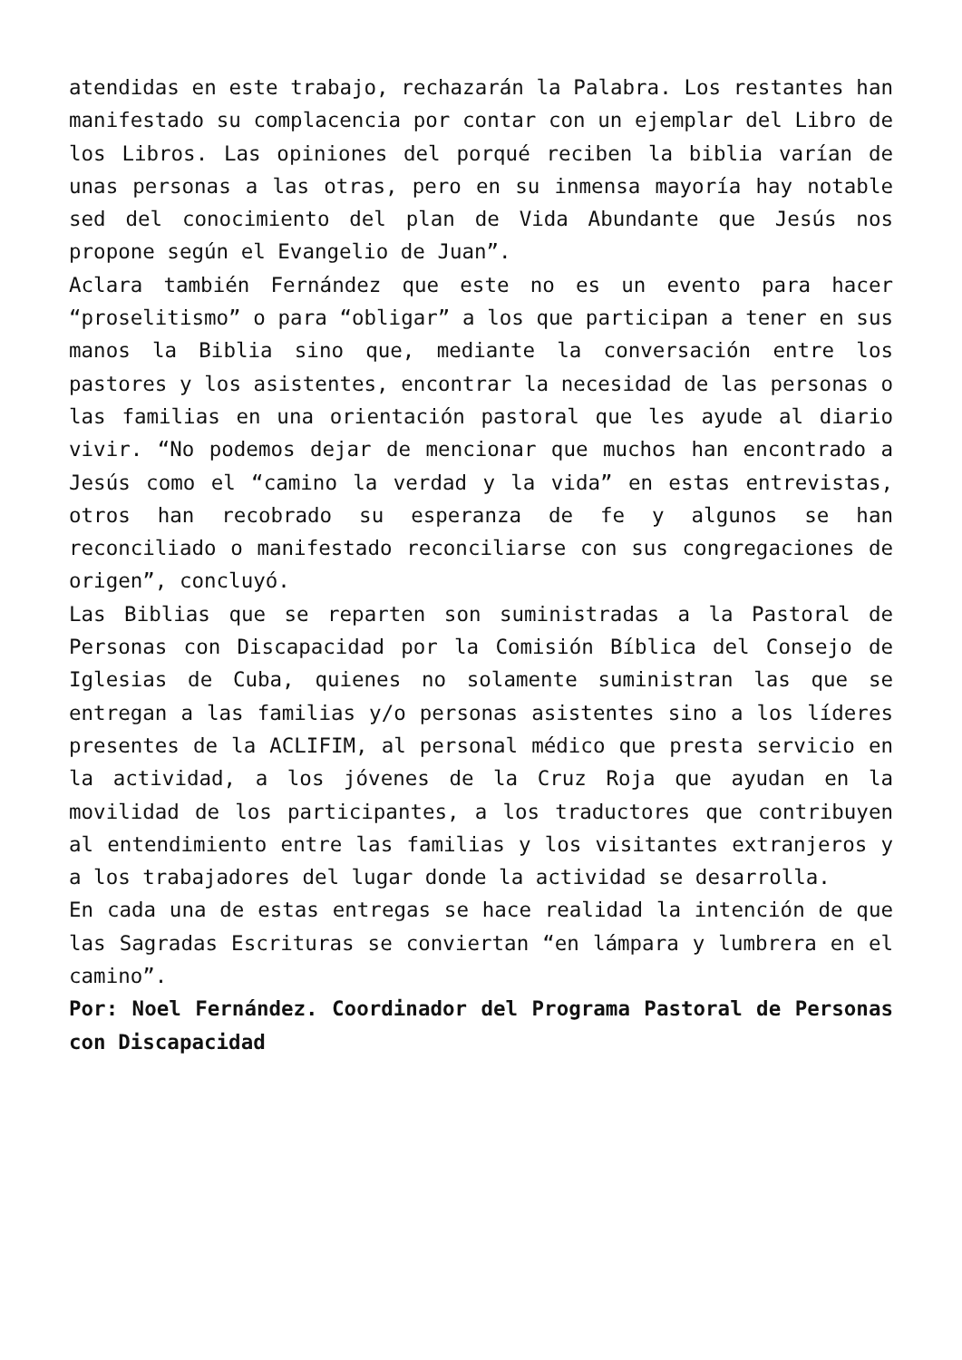atendidas en este trabajo, rechazarán la Palabra. Los restantes han manifestado su complacencia por contar con un ejemplar del Libro de los Libros. Las opiniones del porqué reciben la biblia varían de unas personas a las otras, pero en su inmensa mayoría hay notable sed del conocimiento del plan de Vida Abundante que Jesús nos propone según el Evangelio de Juan”.
Aclara también Fernández que este no es un evento para hacer “proselitismo” o para “obligar” a los que participan a tener en sus manos la Biblia sino que, mediante la conversación entre los pastores y los asistentes, encontrar la necesidad de las personas o las familias en una orientación pastoral que les ayude al diario vivir. “No podemos dejar de mencionar que muchos han encontrado a Jesús como el “camino la verdad y la vida” en estas entrevistas, otros han recobrado su esperanza de fe y algunos se han reconciliado o manifestado reconciliarse con sus congregaciones de origen”, concluyó.
Las Biblias que se reparten son suministradas a la Pastoral de Personas con Discapacidad por la Comisión Bíblica del Consejo de Iglesias de Cuba, quienes no solamente suministran las que se entregan a las familias y/o personas asistentes sino a los líderes presentes de la ACLIFIM, al personal médico que presta servicio en la actividad, a los jóvenes de la Cruz Roja que ayudan en la movilidad de los participantes, a los traductores que contribuyen al entendimiento entre las familias y los visitantes extranjeros y a los trabajadores del lugar donde la actividad se desarrolla.
En cada una de estas entregas se hace realidad la intención de que las Sagradas Escrituras se conviertan “en lámpara y lumbrera en el camino”.
Por: Noel Fernández. Coordinador del Programa Pastoral de Personas con Discapacidad